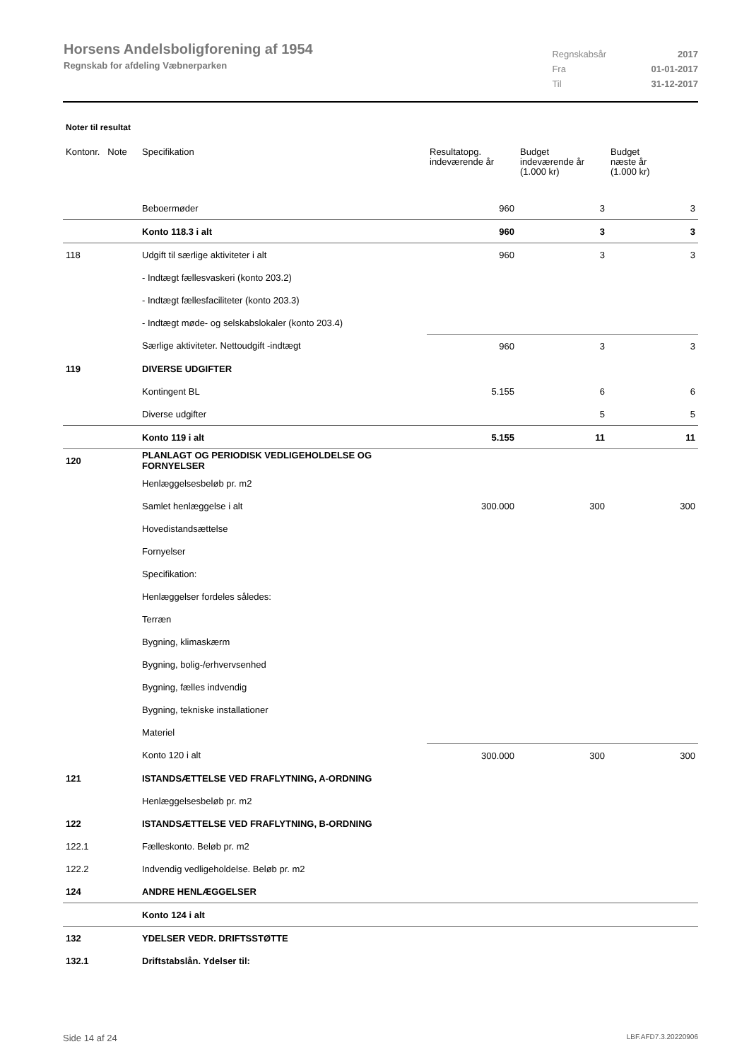Horsens Andelsboligforening af 1954
Regnskab for afdeling Væbnerparken
| Regnskabsår | 2017 |
| Fra | 01-01-2017 |
| Til | 31-12-2017 |
Noter til resultat
| Kontonr. Note | Specifikation | Resultatopg. indeværende år | Budget indeværende år (1.000 kr) | Budget næste år (1.000 kr) |
| --- | --- | --- | --- | --- |
| | Beboermøder | 960 | 3 | 3 |
| | Konto 118.3 i alt | 960 | 3 | 3 |
| 118 | Udgift til særlige aktiviteter i alt | 960 | 3 | 3 |
| | - Indtægt fællesvaskeri (konto 203.2) | | | |
| | - Indtægt fællesfaciliteter (konto 203.3) | | | |
| | - Indtægt møde- og selskabslokaler (konto 203.4) | | | |
| | Særlige aktiviteter. Nettoudgift -indtægt | 960 | 3 | 3 |
| 119 | DIVERSE UDGIFTER | | | |
| | Kontingent BL | 5.155 | 6 | 6 |
| | Diverse udgifter | | 5 | 5 |
| | Konto 119 i alt | 5.155 | 11 | 11 |
| 120 | PLANLAGT OG PERIODISK VEDLIGEHOLDELSE OG FORNYELSER | | | |
| | Henlæggelsesbeløb pr. m2 | | | |
| | Samlet henlæggelse i alt | 300.000 | 300 | 300 |
| | Hovedistandsættelse | | | |
| | Fornyelser | | | |
| | Specifikation: | | | |
| | Henlæggelser fordeles således: | | | |
| | Terræn | | | |
| | Bygning, klimaskærm | | | |
| | Bygning, bolig-/erhvervsenhed | | | |
| | Bygning, fælles indvendig | | | |
| | Bygning, tekniske installationer | | | |
| | Materiel | | | |
| | Konto 120 i alt | 300.000 | 300 | 300 |
| 121 | ISTANDSÆTTELSE VED FRAFLYTNING, A-ORDNING | | | |
| | Henlæggelsesbeløb pr. m2 | | | |
| 122 | ISTANDSÆTTELSE VED FRAFLYTNING, B-ORDNING | | | |
| 122.1 | Fælleskonto. Beløb pr. m2 | | | |
| 122.2 | Indvendig vedligeholdelse. Beløb pr. m2 | | | |
| 124 | ANDRE HENLÆGGELSER | | | |
| | Konto 124 i alt | | | |
| 132 | YDELSER VEDR. DRIFTSSTØTTE | | | |
| 132.1 | Driftstabslån. Ydelser til: | | | |
Side 14 af 24 LBF.AFD7.3.20220906